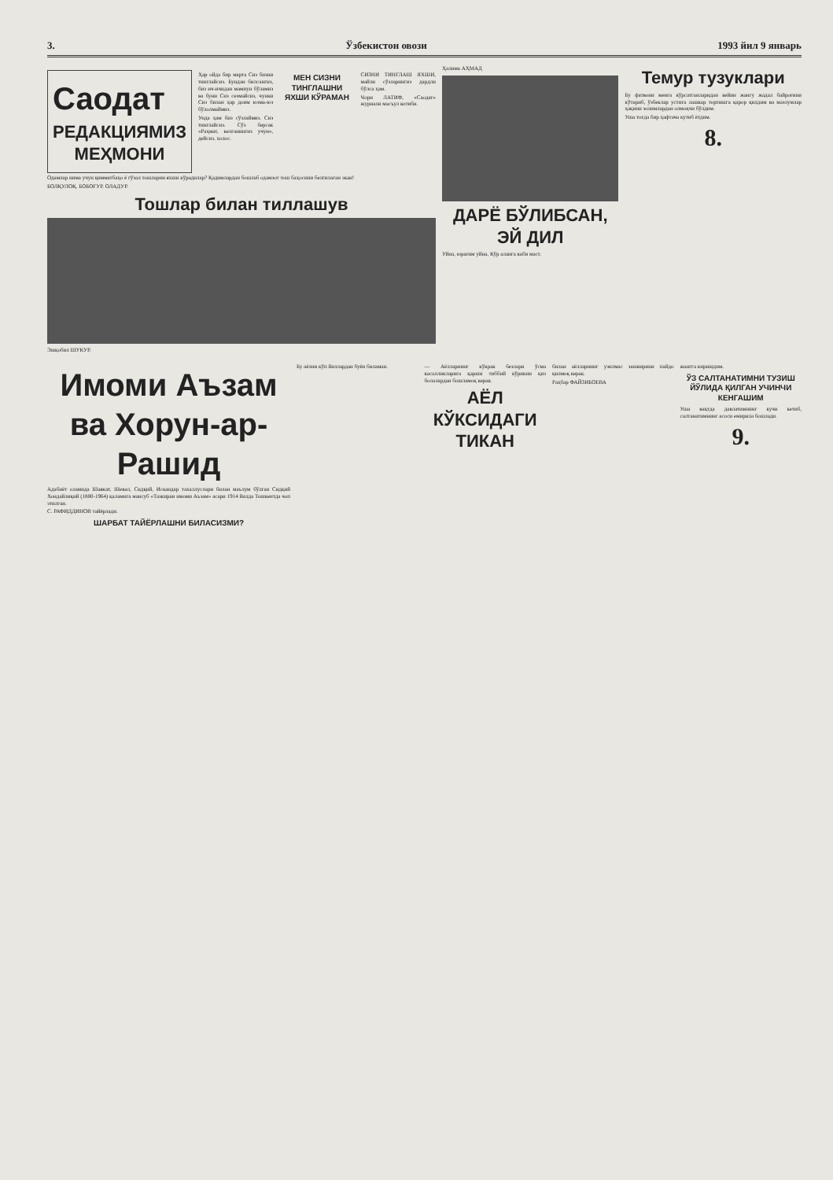3. Ўзбекистон овози 1993 йил 9 январь
Саодат
РЕДАКЦИЯМИЗ МЕҲМОНИ
Ҳар ойда бир марта Сиз бизни тинглайсиз. Бундан билсангиз, биз ич-ичидан мамнун бўламиз ва буни Сиз сезмайсиз, чунки Сиз билан ҳар доим юзма-юз бўлолмаймиз.
Унда ҳам биз сўзлаймиз. Сиз тинглайсиз. Сўз берсак «Раҳмат, келганингиз учун», дейсиз, холос.
МЕН СИЗНИ ТИНГЛАШНИ ЯХШИ КЎРАМАН
СИЗНИ ТИНГЛАШ ЯХШИ, майли сўзларингиз дардли бўлса ҳам.
Чори ЛАТИФ, «Саодат» журнали масъул котиби.
Одамлар нима учун қимматбаҳо ё гўзал тошларни яхши кўрадилар? Қадимлардан бошлаб одамзот тош баҳосини белгилаган экан!
БОЛҚУЛОҚ. БОБОҒУР. ОЛАДУР.
Тошлар билан тиллашув
Эшқобил ШУКУР.
Ҳалима АҲМАД
ДАРЁ БЎЛИБСАН, ЭЙ ДИЛ
Уйна, юрагим уйна, Кўр аланга каби маст.
Темур тузуклари
Бу фатвони менга кўрсатганларидан кейин жангу жадал байроғини кўтариб, ўзбеклар устига лашкар тортишга қарор қилдим ва мазлумлар ҳақини золимлардан олмоқчи бўлдим.
Уша тоғда бир ҳафтача кутиб ётдим.
8.
Имоми Аъзам ва Хорун-ар-Рашид
Адабиёт оламида Шавкат, Шевал, Сидқий, Искандар тахаллуслари билан маълум бўлган Сидқий Хондайлиқий (1880-1964) қаламига мансуб «Тазкираи имоми Аъзам» асари 1914 йилда Тошкентда чоп этилган.
С. РАФИДДИНОВ тайёрлади.
ШАРБАТ ТАЙЁРЛАШНИ БИЛАСИЗМИ?
Бу аёлни кўп йиллардан буён биламан.
— Аёлларнинг кўкрак безлари ўсма касалликларига қарши тиббий кўрикни қиз болалардан бошламоқ керак.
АЁЛ КЎКСИДАГИ ТИКАН
билан аёлларнинг узилмас занжирини пайдо қилмоқ керак.
Раҳбар ФАЙЗИБОЕВА
жангга киришдим.
ЎЗ САЛТАНАТИМНИ ТУЗИШ ЙЎЛИДА ҚИЛГАН УЧИНЧИ КЕНГАШИМ
Уша вақтда давлатимнинг кучи кетиб, салтанатимнинг асоси емирила бошлади.
9.